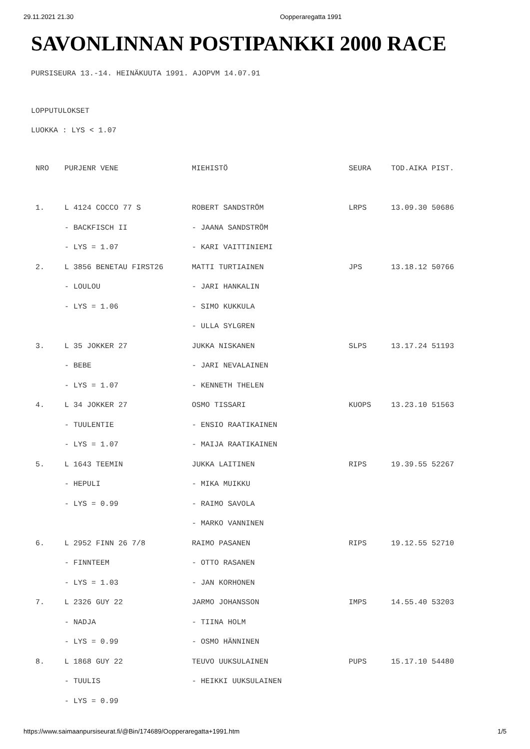29.11.2021 21.30 Oopperaregatta 1991
SAVONLINNAN POSTIPANKKI 2000 RACE
PURSISEURA 13.-14. HEINÄKUUTA 1991. AJOPVM 14.07.91
LOPPUTULOKSET
LUOKKA : LYS < 1.07
| NRO | PURJENR VENE | MIEHISTÖ | SEURA | TOD.AIKA PIST. |
| --- | --- | --- | --- | --- |
| 1. | L 4124 COCCO 77 S | ROBERT SANDSTRÖM | LRPS | 13.09.30 50686 |
| | - BACKFISCH II | - JAANA SANDSTRÖM | | |
| | - LYS = 1.07 | - KARI VAITTINIEMI | | |
| 2. | L 3856 BENETAU FIRST26 | MATTI TURTIAINEN | JPS | 13.18.12 50766 |
| | - LOULOU | - JARI HANKALIN | | |
| | - LYS = 1.06 | - SIMO KUKKULA | | |
| | | - ULLA SYLGREN | | |
| 3. | L 35 JOKKER 27 | JUKKA NISKANEN | SLPS | 13.17.24 51193 |
| | - BEBE | - JARI NEVALAINEN | | |
| | - LYS = 1.07 | - KENNETH THELEN | | |
| 4. | L 34 JOKKER 27 | OSMO TISSARI | KUOPS | 13.23.10 51563 |
| | - TUULENTIE | - ENSIO RAATIKAINEN | | |
| | - LYS = 1.07 | - MAIJA RAATIKAINEN | | |
| 5. | L 1643 TEEMIN | JUKKA LAITINEN | RIPS | 19.39.55 52267 |
| | - HEPULI | - MIKA MUIKKU | | |
| | - LYS = 0.99 | - RAIMO SAVOLA | | |
| | | - MARKO VANNINEN | | |
| 6. | L 2952 FINN 26 7/8 | RAIMO PASANEN | RIPS | 19.12.55 52710 |
| | - FINNTEEM | - OTTO RASANEN | | |
| | - LYS = 1.03 | - JAN KORHONEN | | |
| 7. | L 2326 GUY 22 | JARMO JOHANSSON | IMPS | 14.55.40 53203 |
| | - NADJA | - TIINA HOLM | | |
| | - LYS = 0.99 | - OSMO HÄNNINEN | | |
| 8. | L 1868 GUY 22 | TEUVO UUKSULAINEN | PUPS | 15.17.10 54480 |
| | - TUULIS | - HEIKKI UUKSULAINEN | | |
| | - LYS = 0.99 | | | |
https://www.saimaanpursiseurat.fi/@Bin/174689/Oopperaregatta+1991.htm 1/5